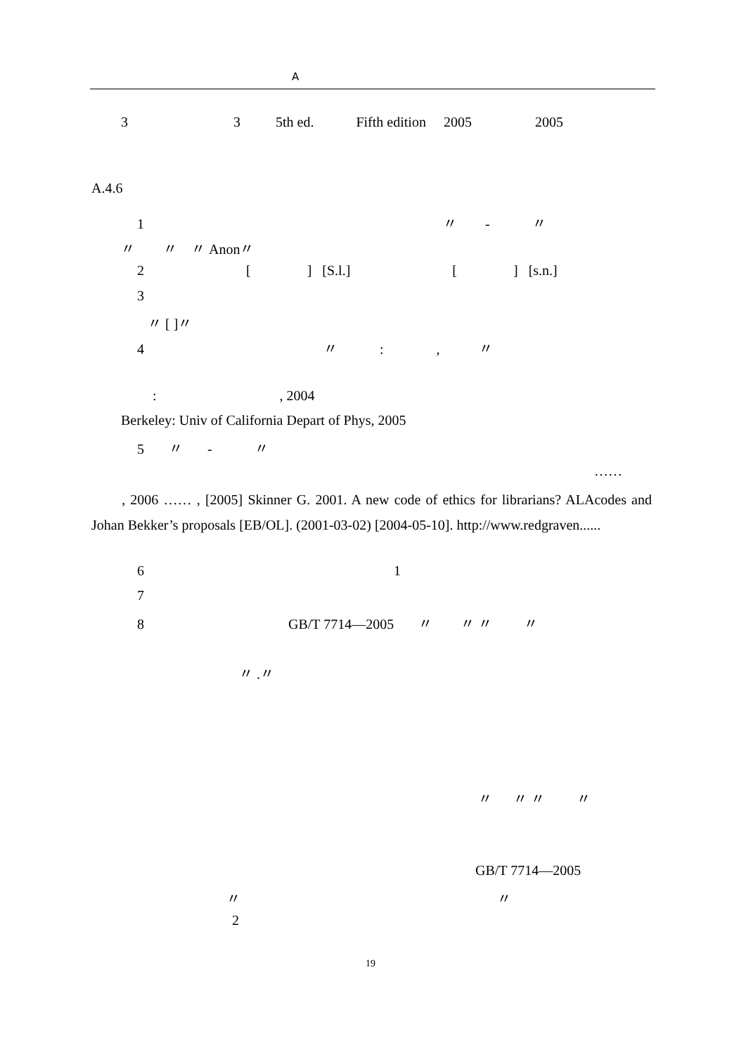A
3 3 5th ed. Fifth edition 2005 2005
A.4.6
1 〃 - 〃
〃 〃 〃 Anon〃
2 [ ] [S.l.] [ ] [s.n.]
3
〃 [ ]〃
4 〃 : , 〃
: , 2004
Berkeley: Univ of California Depart of Phys, 2005
5 〃 - 〃
……
, 2006 …… , [2005] Skinner G. 2001. A new code of ethics for librarians? ALAcodes and Johan Bekker’s proposals [EB/OL]. (2001-03-02) [2004-05-10]. http://www.redgraven......
6 1
7
8 GB/T 7714—2005 〃 〃 〃 〃
〃 .〃
〃 〃 〃 〃
GB/T 7714—2005
〃 〃
2
19